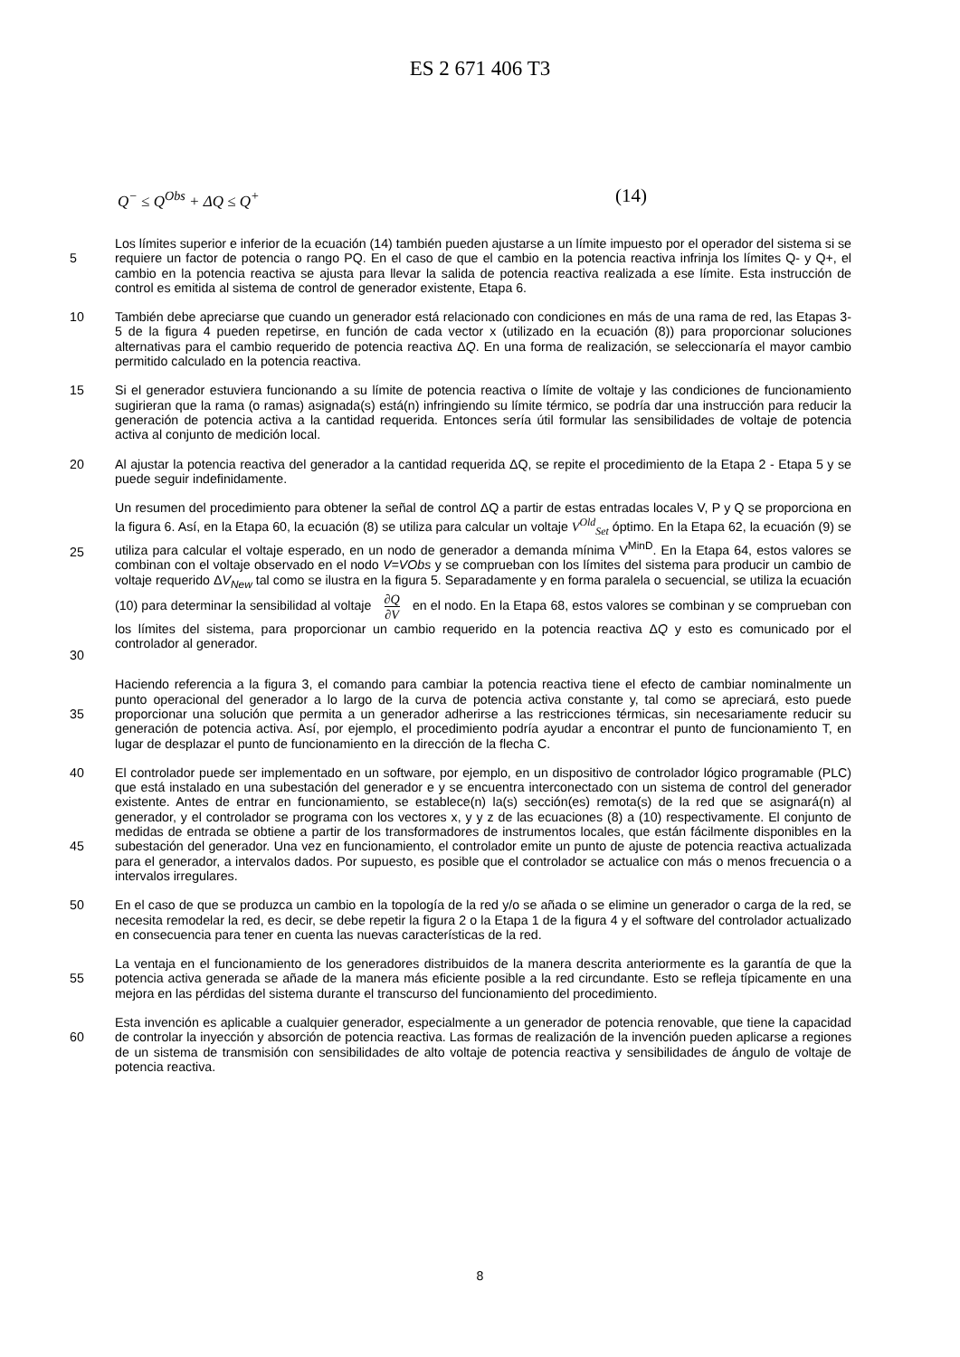ES 2 671 406 T3
Q<sup>−</sup> ≤ Q<sup>Obs</sup> + ΔQ ≤ Q<sup>+</sup> (14)
5 Los límites superior e inferior de la ecuación (14) también pueden ajustarse a un límite impuesto por el operador del sistema si se requiere un factor de potencia o rango PQ. En el caso de que el cambio en la potencia reactiva infrinja los límites Q- y Q+, el cambio en la potencia reactiva se ajusta para llevar la salida de potencia reactiva realizada a ese límite. Esta instrucción de control es emitida al sistema de control de generador existente, Etapa 6.
10 También debe apreciarse que cuando un generador está relacionado con condiciones en más de una rama de red, las Etapas 3-5 de la figura 4 pueden repetirse, en función de cada vector x (utilizado en la ecuación (8)) para proporcionar soluciones alternativas para el cambio requerido de potencia reactiva ΔQ. En una forma de realización, se seleccionaría el mayor cambio permitido calculado en la potencia reactiva.
15 Si el generador estuviera funcionando a su límite de potencia reactiva o límite de voltaje y las condiciones de funcionamiento sugirieran que la rama (o ramas) asignada(s) está(n) infringiendo su límite térmico, se podría dar una instrucción para reducir la generación de potencia activa a la cantidad requerida. Entonces sería útil formular las sensibilidades de voltaje de potencia activa al conjunto de medición local.
20 Al ajustar la potencia reactiva del generador a la cantidad requerida ΔQ, se repite el procedimiento de la Etapa 2 - Etapa 5 y se puede seguir indefinidamente.
25
30
Un resumen del procedimiento para obtener la señal de control ΔQ a partir de estas entradas locales V, P y Q se proporciona en la figura 6. Así, en la Etapa 60, la ecuación (8) se utiliza para calcular un voltaje V<sup>Old</sup><sub>Set</sub> óptimo. En la Etapa 62, la ecuación (9) se utiliza para calcular el voltaje esperado, en un nodo de generador a demanda mínima V<sup>MinD</sup>. En la Etapa 64, estos valores se combinan con el voltaje observado en el nodo V=VObs y se comprueban con los límites del sistema para producir un cambio de voltaje requerido ΔV<sub>New</sub> tal como se ilustra en la figura 5. Separadamente y en forma paralela o secuencial, se utiliza la ecuación (10) para determinar la sensibilidad al voltaje ∂Q ∂V en el nodo. En la Etapa 68, estos valores se combinan y se comprueban con los límites del sistema, para proporcionar un cambio requerido en la potencia reactiva ΔQ y esto es comunicado por el controlador al generador.
35 Haciendo referencia a la figura 3, el comando para cambiar la potencia reactiva tiene el efecto de cambiar nominalmente un punto operacional del generador a lo largo de la curva de potencia activa constante y, tal como se apreciará, esto puede proporcionar una solución que permita a un generador adherirse a las restricciones térmicas, sin necesariamente reducir su generación de potencia activa. Así, por ejemplo, el procedimiento podría ayudar a encontrar el punto de funcionamiento T, en lugar de desplazar el punto de funcionamiento en la dirección de la flecha C.
40
45
El controlador puede ser implementado en un software, por ejemplo, en un dispositivo de controlador lógico programable (PLC) que está instalado en una subestación del generador e y se encuentra interconectado con un sistema de control del generador existente. Antes de entrar en funcionamiento, se establece(n) la(s) sección(es) remota(s) de la red que se asignará(n) al generador, y el controlador se programa con los vectores x, y y z de las ecuaciones (8) a (10) respectivamente. El conjunto de medidas de entrada se obtiene a partir de los transformadores de instrumentos locales, que están fácilmente disponibles en la subestación del generador. Una vez en funcionamiento, el controlador emite un punto de ajuste de potencia reactiva actualizada para el generador, a intervalos dados. Por supuesto, es posible que el controlador se actualice con más o menos frecuencia o a intervalos irregulares.
50 En el caso de que se produzca un cambio en la topología de la red y/o se añada o se elimine un generador o carga de la red, se necesita remodelar la red, es decir, se debe repetir la figura 2 o la Etapa 1 de la figura 4 y el software del controlador actualizado en consecuencia para tener en cuenta las nuevas características de la red.
55 La ventaja en el funcionamiento de los generadores distribuidos de la manera descrita anteriormente es la garantía de que la potencia activa generada se añade de la manera más eficiente posible a la red circundante. Esto se refleja típicamente en una mejora en las pérdidas del sistema durante el transcurso del funcionamiento del procedimiento.
60 Esta invención es aplicable a cualquier generador, especialmente a un generador de potencia renovable, que tiene la capacidad de controlar la inyección y absorción de potencia reactiva. Las formas de realización de la invención pueden aplicarse a regiones de un sistema de transmisión con sensibilidades de alto voltaje de potencia reactiva y sensibilidades de ángulo de voltaje de potencia reactiva.
8